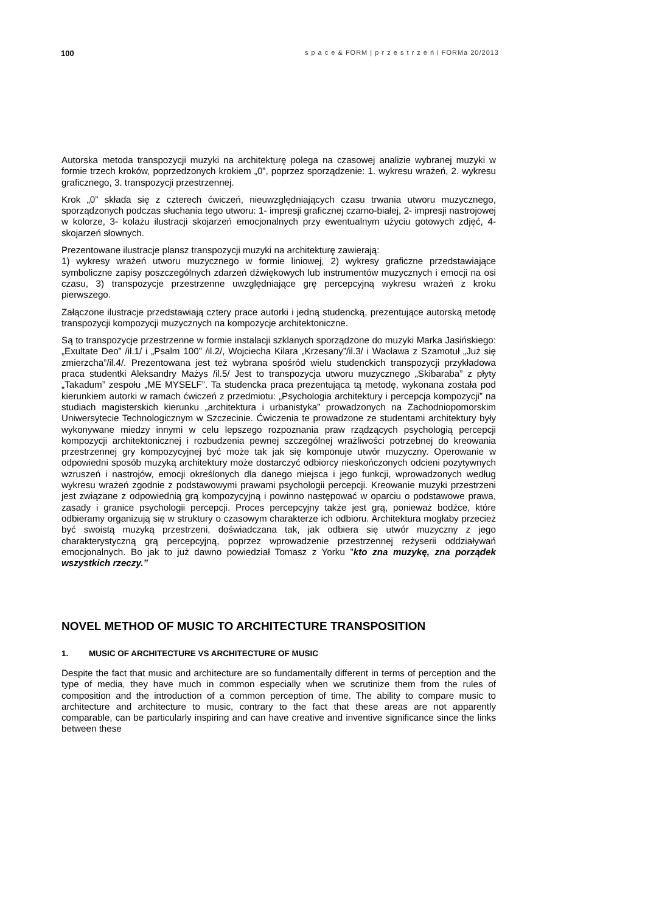100 s p a c e & FORM | p r z e s t r z e ń i FORMa 20/2013
Autorska metoda transpozycji muzyki na architekturę polega na czasowej analizie wybranej muzyki w formie trzech kroków, poprzedzonych krokiem „0”, poprzez sporządzenie: 1. wykresu wrażeń, 2. wykresu graficznego, 3. transpozycji przestrzennej.
Krok „0” składa się z czterech ćwiczeń, nieuwzględniających czasu trwania utworu muzycznego, sporządzonych podczas słuchania tego utworu: 1- impresji graficznej czarno-białej, 2- impresji nastrojowej w kolorze, 3- kolażu ilustracji skojarzeń emocjonalnych przy ewentualnym użyciu gotowych zdjęć, 4- skojarzeń słownych.
Prezentowane ilustracje plansz transpozycji muzyki na architekturę zawierają:
1) wykresy wrażeń utworu muzycznego w formie liniowej, 2) wykresy graficzne przedstawiające symboliczne zapisy poszczególnych zdarzeń dźwiękowych lub instrumentów muzycznych i emocji na osi czasu, 3) transpozycje przestrzenne uwzględniające grę percepcyjną wykresu wrażeń z kroku pierwszego.
Załączone ilustracje przedstawiają cztery prace autorki i jedną studencką, prezentujące autorską metodę transpozycji kompozycji muzycznych na kompozycje architektoniczne.
Są to transpozycje przestrzenne w formie instalacji szklanych sporządzone do muzyki Marka Jasińskiego: „Exultate Deo” /il.1/ i „Psalm 100” /il.2/, Wojciecha Kilara „Krzesany”/il.3/ i Wacława z Szamotuł „Już się zmierzcha”/il.4/. Prezentowana jest też wybrana spośród wielu studenckich transpozycji przykładowa praca studentki Aleksandry Mażys /il.5/ Jest to transpozycja utworu muzycznego „Skibaraba” z płyty „Takadum” zespołu „ME MYSELF”. Ta studencka praca prezentująca tą metodę, wykonana została pod kierunkiem autorki w ramach ćwiczeń z przedmiotu: „Psychologia architektury i percepcja kompozycji” na studiach magisterskich kierunku „architektura i urbanistyka” prowadzonych na Zachodniopomorskim Uniwersytecie Technologicznym w Szczecinie. Ćwiczenia te prowadzone ze studentami architektury były wykonywane miedzy innymi w celu lepszego rozpoznania praw rządzących psychologią percepcji kompozycji architektonicznej i rozbudzenia pewnej szczególnej wrażliwości potrzebnej do kreowania przestrzennej gry kompozycyjnej być może tak jak się komponuje utwór muzyczny. Operowanie w odpowiedni sposób muzyką architektury może dostarczyć odbiorcy nieskończonych odcieni pozytywnych wzruszeń i nastrojów, emocji określonych dla danego miejsca i jego funkcji, wprowadzonych według wykresu wrażeń zgodnie z podstawowymi prawami psychologii percepcji. Kreowanie muzyki przestrzeni jest związane z odpowiednią grą kompozycyjną i powinno następować w oparciu o podstawowe prawa, zasady i granice psychologii percepcji. Proces percepcyjny także jest grą, ponieważ bodźce, które odbieramy organizują się w struktury o czasowym charakterze ich odbioru. Architektura mogłaby przecież być swoistą muzyką przestrzeni, doświadczana tak, jak odbiera się utwór muzyczny z jego charakterystyczną grą percepcyjną, poprzez wprowadzenie przestrzennej reżyserii oddziaływań emocjonalnych. Bo jak to już dawno powiedział Tomasz z Yorku "kto zna muzykę, zna porządek wszystkich rzeczy.”
NOVEL METHOD OF MUSIC TO ARCHITECTURE TRANSPOSITION
1. MUSIC OF ARCHITECTURE VS ARCHITECTURE OF MUSIC
Despite the fact that music and architecture are so fundamentally different in terms of perception and the type of media, they have much in common especially when we scrutinize them from the rules of composition and the introduction of a common perception of time. The ability to compare music to architecture and architecture to music, contrary to the fact that these areas are not apparently comparable, can be particularly inspiring and can have creative and inventive significance since the links between these